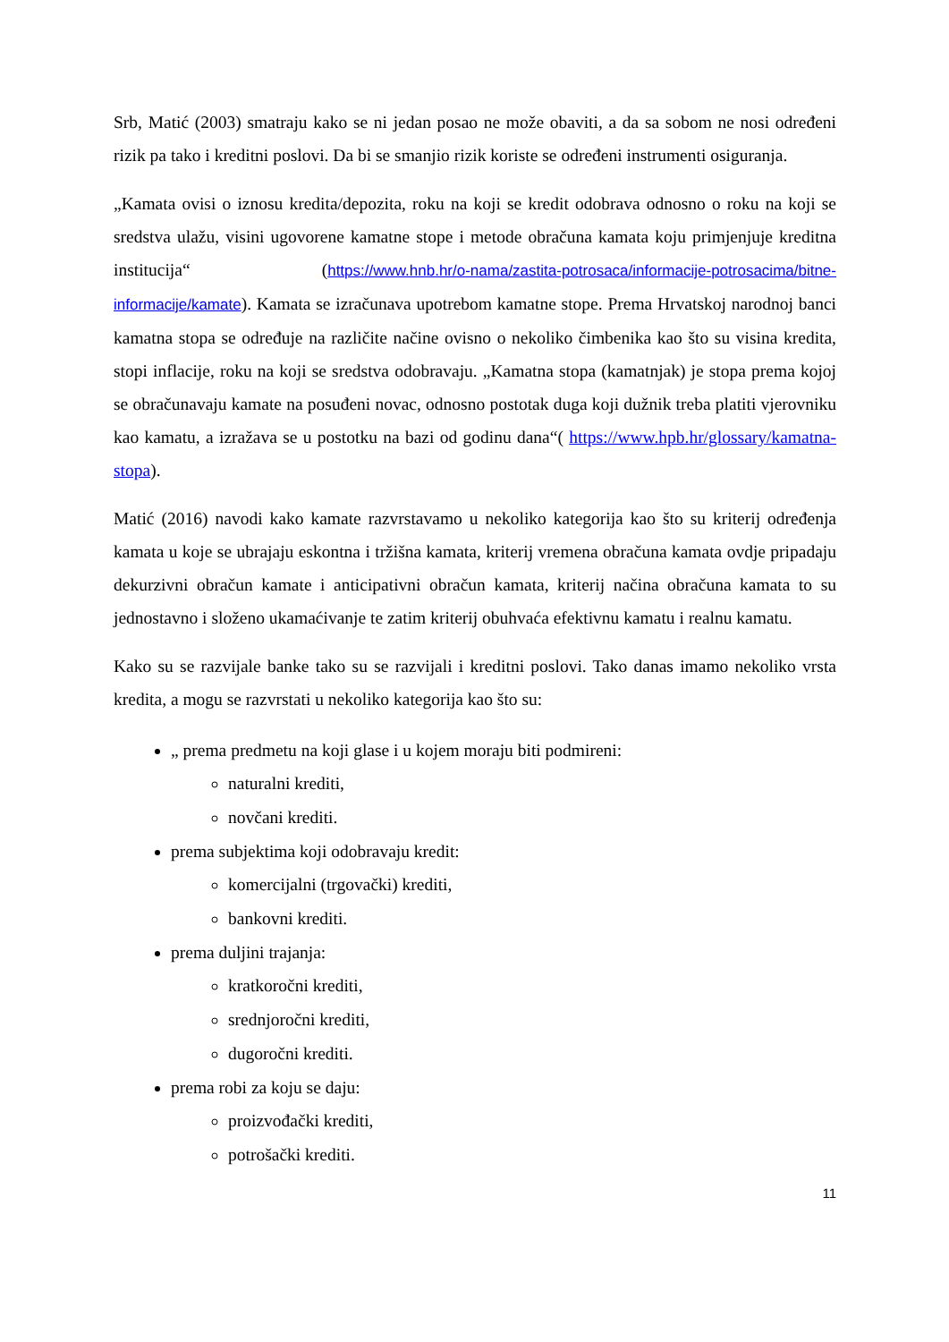Srb, Matić (2003) smatraju kako se ni jedan posao ne može obaviti, a da sa sobom ne nosi određeni rizik pa tako i kreditni poslovi. Da bi se smanjio rizik koriste se određeni instrumenti osiguranja.
„Kamata ovisi o iznosu kredita/depozita, roku na koji se kredit odobrava odnosno o roku na koji se sredstva ulažu, visini ugovorene kamatne stope i metode obračuna kamata koju primjenjuje kreditna institucija“ (https://www.hnb.hr/o-nama/zastita-potrosaca/informacije-potrosacima/bitne-informacije/kamate). Kamata se izračunava upotrebom kamatne stope. Prema Hrvatskoj narodnoj banci kamatna stopa se određuje na različite načine ovisno o nekoliko čimbenika kao što su visina kredita, stopi inflacije, roku na koji se sredstva odobravaju. „Kamatna stopa (kamatnjak) je stopa prema kojoj se obračunavaju kamate na posuđeni novac, odnosno postotak duga koji dužnik treba platiti vjerovniku kao kamatu, a izražava se u postotku na bazi od godinu dana“( https://www.hpb.hr/glossary/kamatna-stopa).
Matić (2016) navodi kako kamate razvrstavamo u nekoliko kategorija kao što su kriterij određenja kamata u koje se ubrajaju eskontna i tržišna kamata, kriterij vremena obračuna kamata ovdje pripadaju dekurzivni obračun kamate i anticipativni obračun kamata, kriterij načina obračuna kamata to su jednostavno i složeno ukamaćivanje te zatim kriterij obuhvaća efektivnu kamatu i realnu kamatu.
Kako su se razvijale banke tako su se razvijali i kreditni poslovi. Tako danas imamo nekoliko vrsta kredita, a mogu se razvrstati u nekoliko kategorija kao što su:
„ prema predmetu na koji glase i u kojem moraju biti podmireni:
naturalni krediti,
novčani krediti.
prema subjektima koji odobravaju kredit:
komercijalni (trgovački) krediti,
bankovni krediti.
prema duljini trajanja:
kratkoročni krediti,
srednjoročni krediti,
dugoročni krediti.
prema robi za koju se daju:
proizvođački krediti,
potrošački krediti.
11